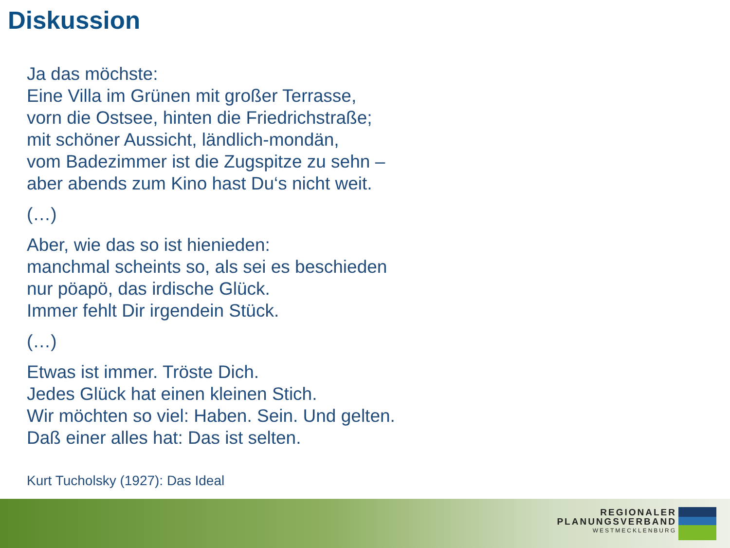Diskussion
Ja das möchste:
Eine Villa im Grünen mit großer Terrasse,
vorn die Ostsee, hinten die Friedrichstraße;
mit schöner Aussicht, ländlich-mondän,
vom Badezimmer ist die Zugspitze zu sehn –
aber abends zum Kino hast Du‘s nicht weit.
(…)
Aber, wie das so ist hienieden:
manchmal scheints so, als sei es beschieden
nur pöapö, das irdische Glück.
Immer fehlt Dir irgendein Stück.
(…)
Etwas ist immer. Tröste Dich.
Jedes Glück hat einen kleinen Stich.
Wir möchten so viel: Haben. Sein. Und gelten.
Daß einer alles hat: Das ist selten.
Kurt Tucholsky (1927): Das Ideal
REGIONALER
PLANUNGSVERBAND
WESTMECKLENBURG